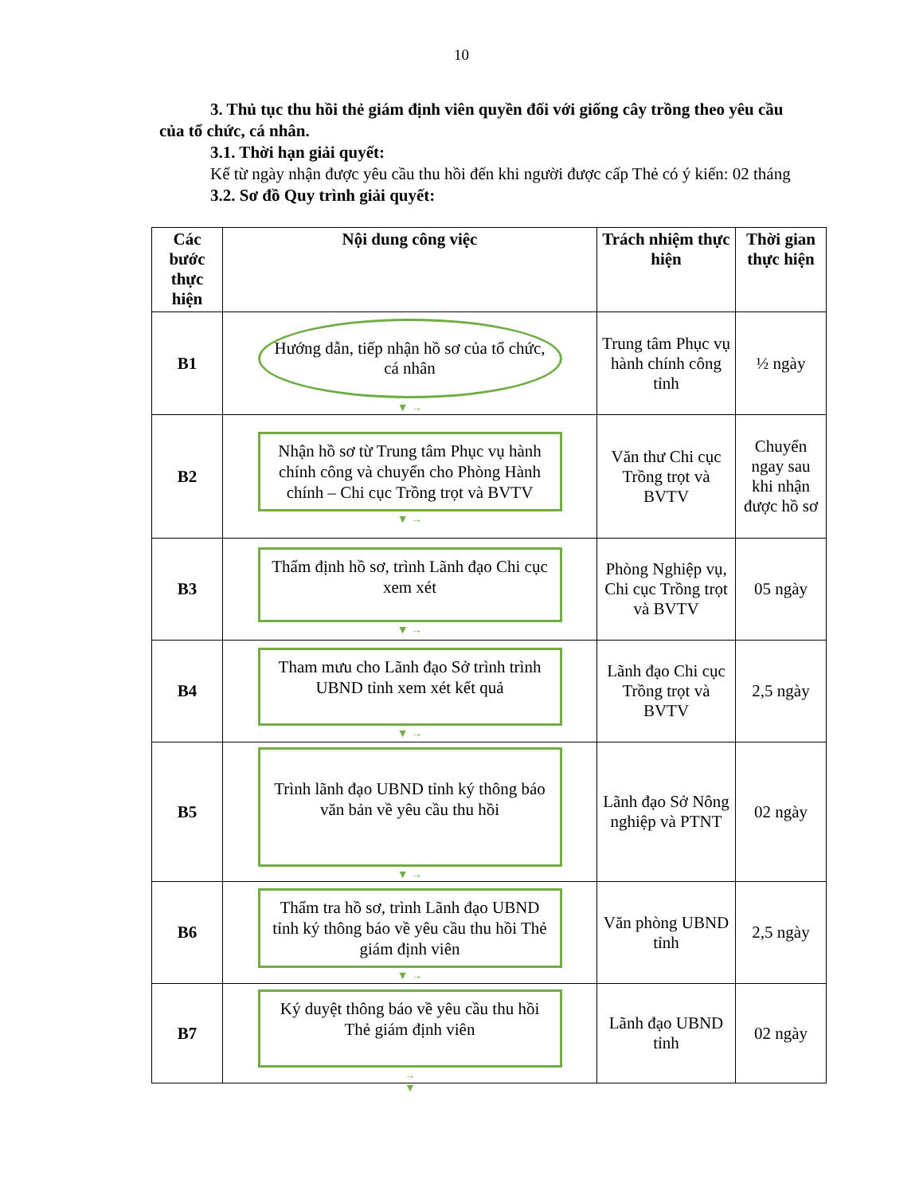10
3. Thủ tục thu hồi thẻ giám định viên quyền đối với giống cây trồng theo yêu cầu của tổ chức, cá nhân.
3.1. Thời hạn giải quyết:
Kể từ ngày nhận được yêu cầu thu hồi đến khi người được cấp Thẻ có ý kiến: 02 tháng
3.2. Sơ đồ Quy trình giải quyết:
| Các bước thực hiện | Nội dung công việc | Trách nhiệm thực hiện | Thời gian thực hiện |
| --- | --- | --- | --- |
| B1 | Hướng dẫn, tiếp nhận hồ sơ của tổ chức, cá nhân ▼ → | Trung tâm Phục vụ hành chính công tỉnh | ½ ngày |
| B2 | Nhận hồ sơ từ Trung tâm Phục vụ hành chính công và chuyển cho Phòng Hành chính – Chi cục Trồng trọt và BVTV ▼ → | Văn thư Chi cục Trồng trọt và BVTV | Chuyển ngay sau khi nhận được hồ sơ |
| B3 | Thẩm định hồ sơ, trình Lãnh đạo Chi cục xem xét ▼ → | Phòng Nghiệp vụ, Chi cục Trồng trọt và BVTV | 05 ngày |
| B4 | Tham mưu cho Lãnh đạo Sở trình trình UBND tỉnh xem xét kết quả ▼ → | Lãnh đạo Chi cục Trồng trọt và BVTV | 2,5 ngày |
| B5 | Trình lãnh đạo UBND tỉnh ký thông báo văn bản về yêu cầu thu hồi ▼ → | Lãnh đạo Sở Nông nghiệp và PTNT | 02 ngày |
| B6 | Thẩm tra hồ sơ, trình Lãnh đạo UBND tỉnh ký thông báo về yêu cầu thu hồi Thẻ giám định viên ▼ → | Văn phòng UBND tỉnh | 2,5 ngày |
| B7 | Ký duyệt thông báo về yêu cầu thu hồi Thẻ giám định viên → | Lãnh đạo UBND tỉnh | 02 ngày |
▼